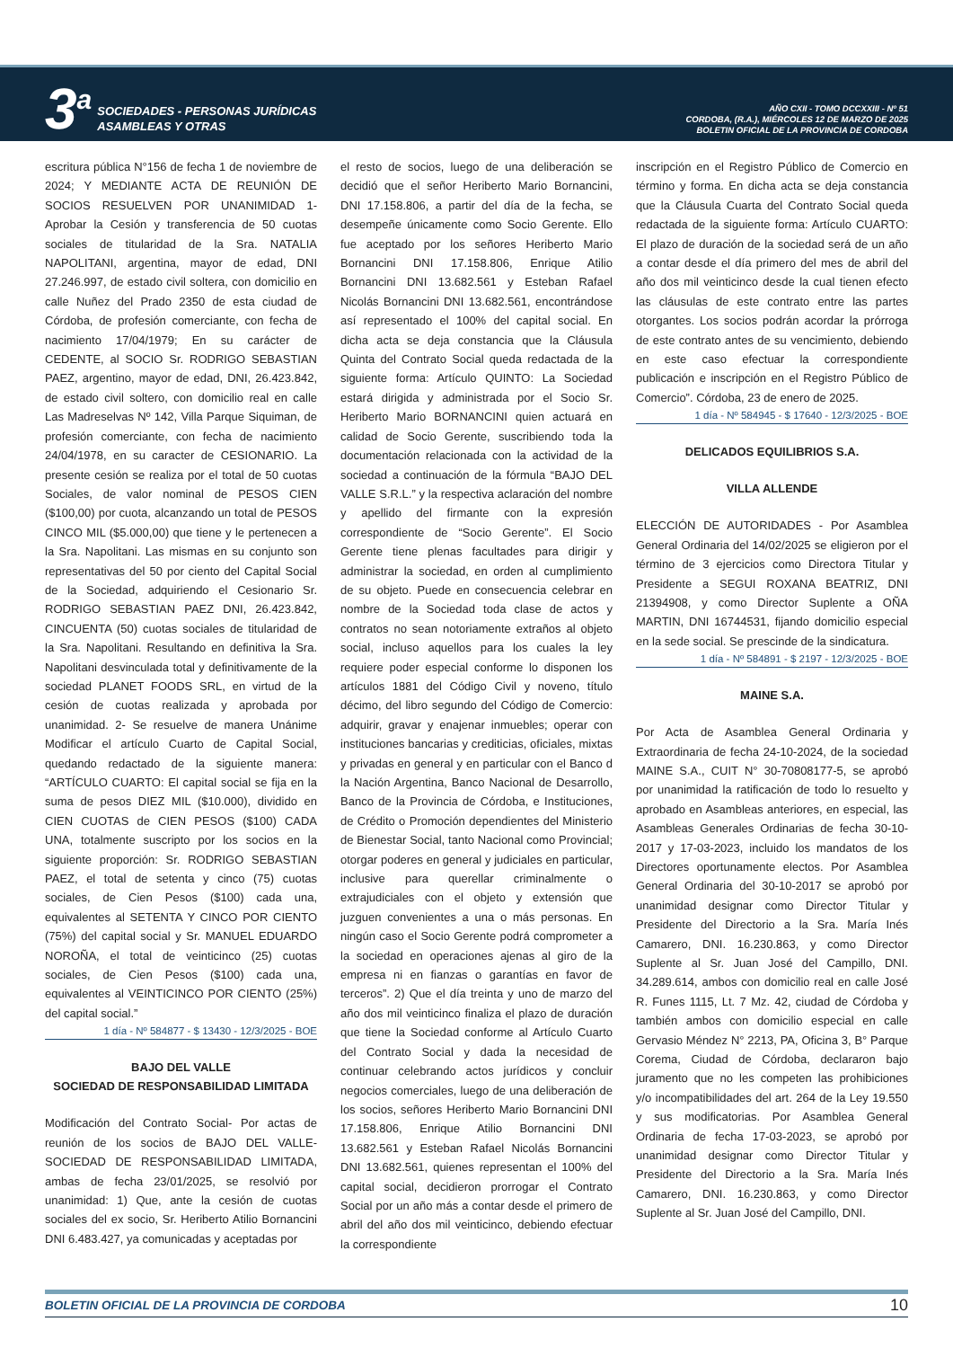3<sup>a</sup>
SOCIEDADES - PERSONAS JURÍDICAS
ASAMBLEAS Y OTRAS
AÑO CXII - TOMO DCCXXIII - Nº 51
CORDOBA, (R.A.), MIÉRCOLES 12 DE MARZO DE 2025
BOLETIN OFICIAL DE LA PROVINCIA DE CORDOBA
escritura pública N°156 de fecha 1 de noviembre de 2024; Y MEDIANTE ACTA DE REUNIÓN DE SOCIOS RESUELVEN POR UNANIMIDAD 1- Aprobar la Cesión y transferencia de 50 cuotas sociales de titularidad de la Sra. NATALIA NAPOLITANI, argentina, mayor de edad, DNI 27.246.997, de estado civil soltera, con domicilio en calle Nuñez del Prado 2350 de esta ciudad de Córdoba, de profesión comerciante, con fecha de nacimiento 17/04/1979; En su carácter de CEDENTE, al SOCIO Sr. RODRIGO SEBASTIAN PAEZ, argentino, mayor de edad, DNI, 26.423.842, de estado civil soltero, con domicilio real en calle Las Madreselvas Nº 142, Villa Parque Siquiman, de profesión comerciante, con fecha de nacimiento 24/04/1978, en su caracter de CESIONARIO. La presente cesión se realiza por el total de 50 cuotas Sociales, de valor nominal de PESOS CIEN ($100,00) por cuota, alcanzando un total de PESOS CINCO MIL ($5.000,00) que tiene y le pertenecen a la Sra. Napolitani. Las mismas en su conjunto son representativas del 50 por ciento del Capital Social de la Sociedad, adquiriendo el Cesionario Sr. RODRIGO SEBASTIAN PAEZ DNI, 26.423.842, CINCUENTA (50) cuotas sociales de titularidad de la Sra. Napolitani. Resultando en definitiva la Sra. Napolitani desvinculada total y definitivamente de la sociedad PLANET FOODS SRL, en virtud de la cesión de cuotas realizada y aprobada por unanimidad. 2- Se resuelve de manera Unánime Modificar el artículo Cuarto de Capital Social, quedando redactado de la siguiente manera: “ARTÍCULO CUARTO: El capital social se fija en la suma de pesos DIEZ MIL ($10.000), dividido en CIEN CUOTAS de CIEN PESOS ($100) CADA UNA, totalmente suscripto por los socios en la siguiente proporción: Sr. RODRIGO SEBASTIAN PAEZ, el total de setenta y cinco (75) cuotas sociales, de Cien Pesos ($100) cada una, equivalentes al SETENTA Y CINCO POR CIENTO (75%) del capital social y Sr. MANUEL EDUARDO NOROÑA, el total de veinticinco (25) cuotas sociales, de Cien Pesos ($100) cada una, equivalentes al VEINTICINCO POR CIENTO (25%) del capital social.”
1 día - Nº 584877 - $ 13430 - 12/3/2025 - BOE
BAJO DEL VALLE
SOCIEDAD DE RESPONSABILIDAD LIMITADA
Modificación del Contrato Social- Por actas de reunión de los socios de BAJO DEL VALLE- SOCIEDAD DE RESPONSABILIDAD LIMITADA, ambas de fecha 23/01/2025, se resolvió por unanimidad: 1) Que, ante la cesión de cuotas sociales del ex socio, Sr. Heriberto Atilio Bornancini DNI 6.483.427, ya comunicadas y aceptadas por
el resto de socios, luego de una deliberación se decidió que el señor Heriberto Mario Bornancini, DNI 17.158.806, a partir del día de la fecha, se desempeñe únicamente como Socio Gerente. Ello fue aceptado por los señores Heriberto Mario Bornancini DNI 17.158.806, Enrique Atilio Bornancini DNI 13.682.561 y Esteban Rafael Nicolás Bornancini DNI 13.682.561, encontrándose así representado el 100% del capital social. En dicha acta se deja constancia que la Cláusula Quinta del Contrato Social queda redactada de la siguiente forma: Artículo QUINTO: La Sociedad estará dirigida y administrada por el Socio Sr. Heriberto Mario BORNANCINI quien actuará en calidad de Socio Gerente, suscribiendo toda la documentación relacionada con la actividad de la sociedad a continuación de la fórmula “BAJO DEL VALLE S.R.L.” y la respectiva aclaración del nombre y apellido del firmante con la expresión correspondiente de “Socio Gerente”. El Socio Gerente tiene plenas facultades para dirigir y administrar la sociedad, en orden al cumplimiento de su objeto. Puede en consecuencia celebrar en nombre de la Sociedad toda clase de actos y contratos no sean notoriamente extraños al objeto social, incluso aquellos para los cuales la ley requiere poder especial conforme lo disponen los artículos 1881 del Código Civil y noveno, título décimo, del libro segundo del Código de Comercio: adquirir, gravar y enajenar inmuebles; operar con instituciones bancarias y crediticias, oficiales, mixtas y privadas en general y en particular con el Banco d la Nación Argentina, Banco Nacional de Desarrollo, Banco de la Provincia de Córdoba, e Instituciones, de Crédito o Promoción dependientes del Ministerio de Bienestar Social, tanto Nacional como Provincial; otorgar poderes en general y judiciales en particular, inclusive para querellar criminalmente o extrajudiciales con el objeto y extensión que juzguen convenientes a una o más personas. En ningún caso el Socio Gerente podrá comprometer a la sociedad en operaciones ajenas al giro de la empresa ni en fianzas o garantías en favor de terceros”. 2) Que el día treinta y uno de marzo del año dos mil veinticinco finaliza el plazo de duración que tiene la Sociedad conforme al Artículo Cuarto del Contrato Social y dada la necesidad de continuar celebrando actos jurídicos y concluir negocios comerciales, luego de una deliberación de los socios, señores Heriberto Mario Bornancini DNI 17.158.806, Enrique Atilio Bornancini DNI 13.682.561 y Esteban Rafael Nicolás Bornancini DNI 13.682.561, quienes representan el 100% del capital social, decidieron prorrogar el Contrato Social por un año más a contar desde el primero de abril del año dos mil veinticinco, debiendo efectuar la correspondiente
inscripción en el Registro Público de Comercio en término y forma. En dicha acta se deja constancia que la Cláusula Cuarta del Contrato Social queda redactada de la siguiente forma: Artículo CUARTO: El plazo de duración de la sociedad será de un año a contar desde el día primero del mes de abril del año dos mil veinticinco desde la cual tienen efecto las cláusulas de este contrato entre las partes otorgantes. Los socios podrán acordar la prórroga de este contrato antes de su vencimiento, debiendo en este caso efectuar la correspondiente publicación e inscripción en el Registro Público de Comercio”. Córdoba, 23 de enero de 2025.
1 día - Nº 584945 - $ 17640 - 12/3/2025 - BOE
DELICADOS EQUILIBRIOS S.A.
VILLA ALLENDE
ELECCIÓN DE AUTORIDADES - Por Asamblea General Ordinaria del 14/02/2025 se eligieron por el término de 3 ejercicios como Directora Titular y Presidente a SEGUI ROXANA BEATRIZ, DNI 21394908, y como Director Suplente a OÑA MARTIN, DNI 16744531, fijando domicilio especial en la sede social. Se prescinde de la sindicatura.
1 día - Nº 584891 - $ 2197 - 12/3/2025 - BOE
MAINE S.A.
Por Acta de Asamblea General Ordinaria y Extraordinaria de fecha 24-10-2024, de la sociedad MAINE S.A., CUIT N° 30-70808177-5, se aprobó por unanimidad la ratificación de todo lo resuelto y aprobado en Asambleas anteriores, en especial, las Asambleas Generales Ordinarias de fecha 30-10-2017 y 17-03-2023, incluido los mandatos de los Directores oportunamente electos. Por Asamblea General Ordinaria del 30-10-2017 se aprobó por unanimidad designar como Director Titular y Presidente del Directorio a la Sra. María Inés Camarero, DNI. 16.230.863, y como Director Suplente al Sr. Juan José del Campillo, DNI. 34.289.614, ambos con domicilio real en calle José R. Funes 1115, Lt. 7 Mz. 42, ciudad de Córdoba y también ambos con domicilio especial en calle Gervasio Méndez N° 2213, PA, Oficina 3, B° Parque Corema, Ciudad de Córdoba, declararon bajo juramento que no les competen las prohibiciones y/o incompatibilidades del art. 264 de la Ley 19.550 y sus modificatorias. Por Asamblea General Ordinaria de fecha 17-03-2023, se aprobó por unanimidad designar como Director Titular y Presidente del Directorio a la Sra. María Inés Camarero, DNI. 16.230.863, y como Director Suplente al Sr. Juan José del Campillo, DNI.
BOLETIN OFICIAL DE LA PROVINCIA DE CORDOBA 10